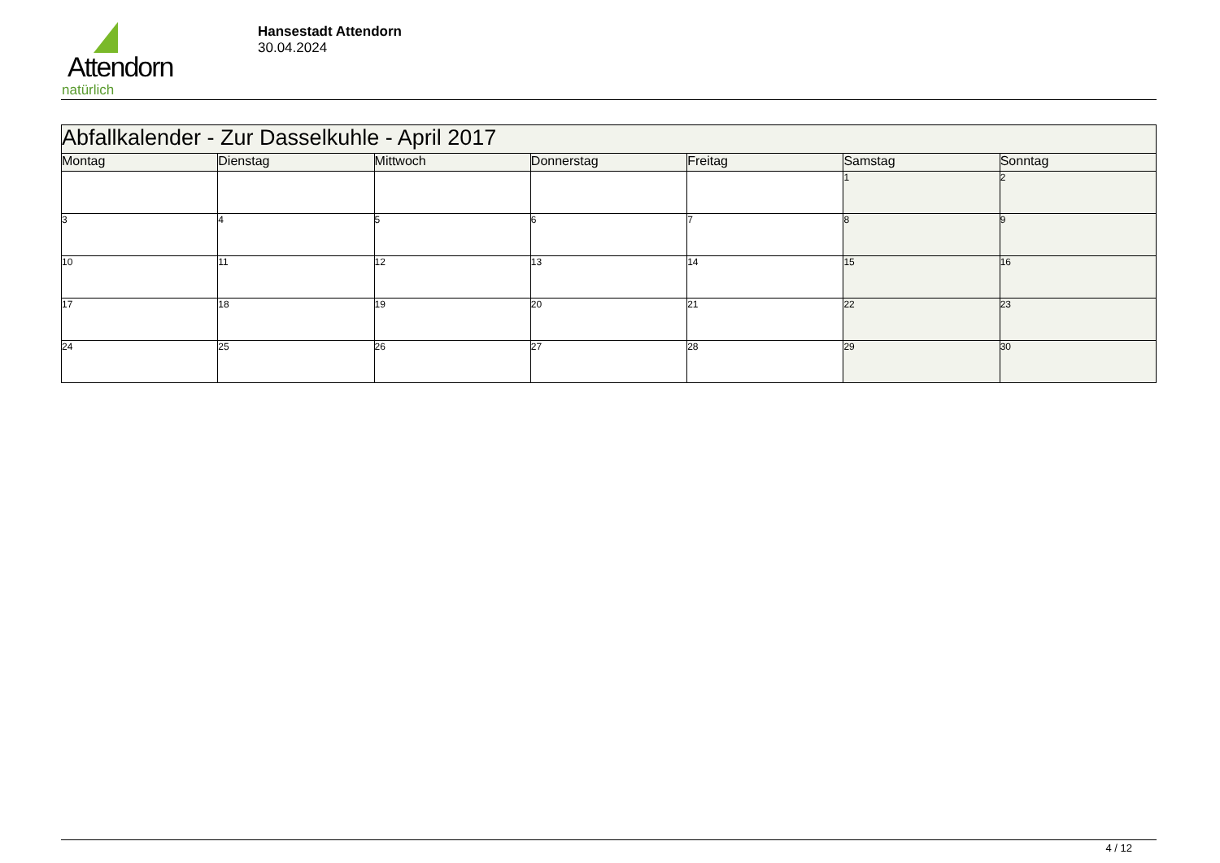Attendorn
natürlich
Hansestadt Attendorn
30.04.2024
| Abfallkalender - Zur Dasselkuhle - April 2017 | | | | | | |
| Montag | Dienstag | Mittwoch | Donnerstag | Freitag | Samstag | Sonntag |
| | | | | | 1 | 2 |
| 3 | 4 | 5 | 6 | 7 | 8 | 9 |
| 10 | 11 | 12 | 13 | 14 | 15 | 16 |
| 17 | 18 | 19 | 20 | 21 | 22 | 23 |
| 24 | 25 | 26 | 27 | 28 | 29 | 30 |
4 / 12